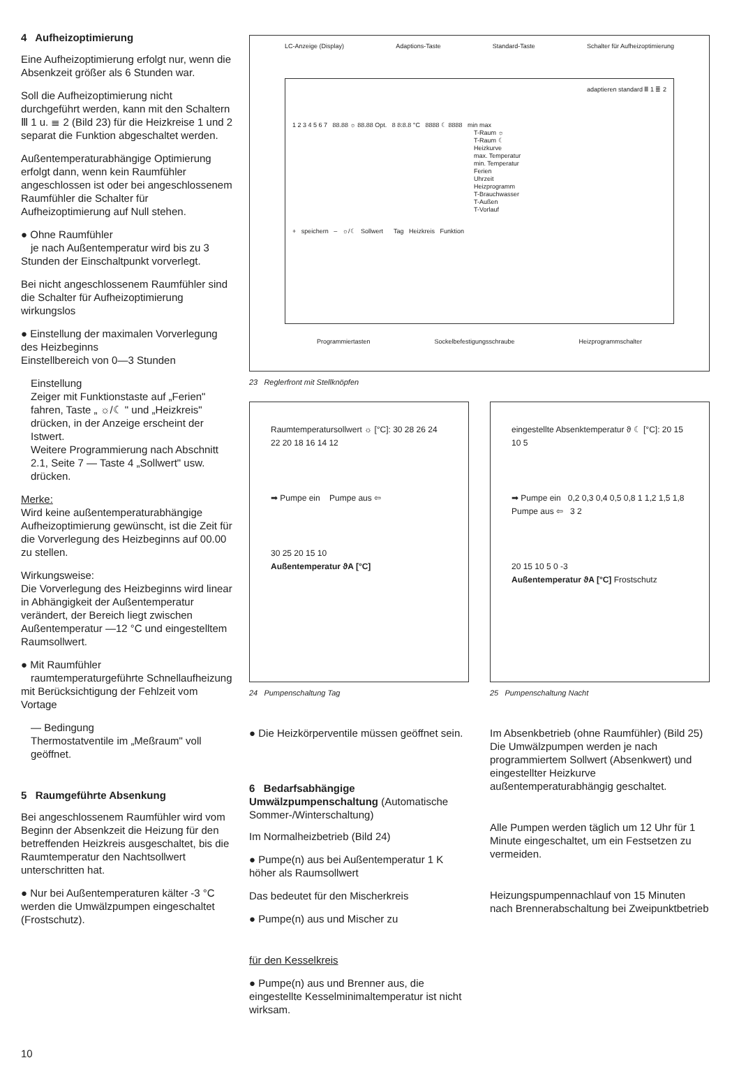4 Aufheizoptimierung
Eine Aufheizoptimierung erfolgt nur, wenn die Absenkzeit größer als 6 Stunden war.
Soll die Aufheizoptimierung nicht durchgeführt werden, kann mit den Schaltern Ⅲ 1 u. ≣ 2 (Bild 23) für die Heizkreise 1 und 2 separat die Funktion abgeschaltet werden.
Außentemperaturabhängige Optimierung erfolgt dann, wenn kein Raumfühler angeschlossen ist oder bei angeschlossenem Raumfühler die Schalter für Aufheizoptimierung auf Null stehen.
● Ohne Raumfühler
je nach Außentemperatur wird bis zu 3 Stunden der Einschaltpunkt vorverlegt.
Bei nicht angeschlossenem Raumfühler sind die Schalter für Aufheizoptimierung wirkungslos
● Einstellung der maximalen Vorverlegung des Heizbeginns
Einstellbereich von 0—3 Stunden
Einstellung
Zeiger mit Funktionstaste auf „Ferien" fahren, Taste „ ☼/☾ " und „Heizkreis" drücken, in der Anzeige erscheint der Istwert.
Weitere Programmierung nach Abschnitt 2.1, Seite 7 — Taste 4 „Sollwert" usw. drücken.
Merke:
Wird keine außentemperaturabhängige Aufheizoptimierung gewünscht, ist die Zeit für die Vorverlegung des Heizbeginns auf 00.00 zu stellen.
Wirkungsweise:
Die Vorverlegung des Heizbeginns wird linear in Abhängigkeit der Außentemperatur verändert, der Bereich liegt zwischen Außentemperatur —12 °C und eingestelltem Raumsollwert.
● Mit Raumfühler
raumtemperaturgeführte Schnellaufheizung mit Berücksichtigung der Fehlzeit vom Vortage
— Bedingung
Thermostatventile im „Meßraum" voll geöffnet.
5 Raumgeführte Absenkung
Bei angeschlossenem Raumfühler wird vom Beginn der Absenkzeit die Heizung für den betreffenden Heizkreis ausgeschaltet, bis die Raumtemperatur den Nachtsollwert unterschritten hat.
● Nur bei Außentemperaturen kälter -3 °C werden die Umwälzpumpen eingeschaltet (Frostschutz).
LC-Anzeige (Display) Adaptions-Taste Standard-Taste Schalter für Aufheizoptimierung
adaptieren standard Ⅲ 1 ≣ 2
1 2 3 4 5 6 7 88.88 ☼ 88.88 Opt. 8 8:8.8 °C 8888 ☾ 8888 min max
T-Raum ☼
T-Raum ☾
Heizkurve
max. Temperatur
min. Temperatur
Ferien
Uhrzeit
Heizprogramm
T-Brauchwasser
T-Außen
T-Vorlauf
+ speichern – ☼/☾ Sollwert Tag Heizkreis Funktion
Programmiertasten Sockelbefestigungsschraube Heizprogrammschalter
23 Reglerfront mit Stellknöpfen
Raumtemperatursollwert ☼ [°C]: 30 28 26 24 22 20 18 16 14 12
➡ Pumpe ein Pumpe aus ⇦
30 25 20 15 10
Außentemperatur ϑA [°C]
24 Pumpenschaltung Tag
eingestellte Absenktemperatur ϑ ☾ [°C]: 20 15 10 5
➡ Pumpe ein 0,2 0,3 0,4 0,5 0,8 1 1,2 1,5 1,8
Pumpe aus ⇦ 3 2
20 15 10 5 0 -3
Außentemperatur ϑA [°C] Frostschutz
25 Pumpenschaltung Nacht
● Die Heizkörperventile müssen geöffnet sein.
6 Bedarfsabhängige Umwälzpumpenschaltung (Automatische Sommer-/Winterschaltung)
Im Normalheizbetrieb (Bild 24)
● Pumpe(n) aus bei Außentemperatur 1 K höher als Raumsollwert
Das bedeutet für den Mischerkreis
● Pumpe(n) aus und Mischer zu
für den Kesselkreis
● Pumpe(n) aus und Brenner aus, die eingestellte Kesselminimaltemperatur ist nicht wirksam.
Im Absenkbetrieb (ohne Raumfühler) (Bild 25)
Die Umwälzpumpen werden je nach programmiertem Sollwert (Absenkwert) und eingestellter Heizkurve außentemperaturabhängig geschaltet.
Alle Pumpen werden täglich um 12 Uhr für 1 Minute eingeschaltet, um ein Festsetzen zu vermeiden.
Heizungspumpennachlauf von 15 Minuten nach Brennerabschaltung bei Zweipunktbetrieb
10